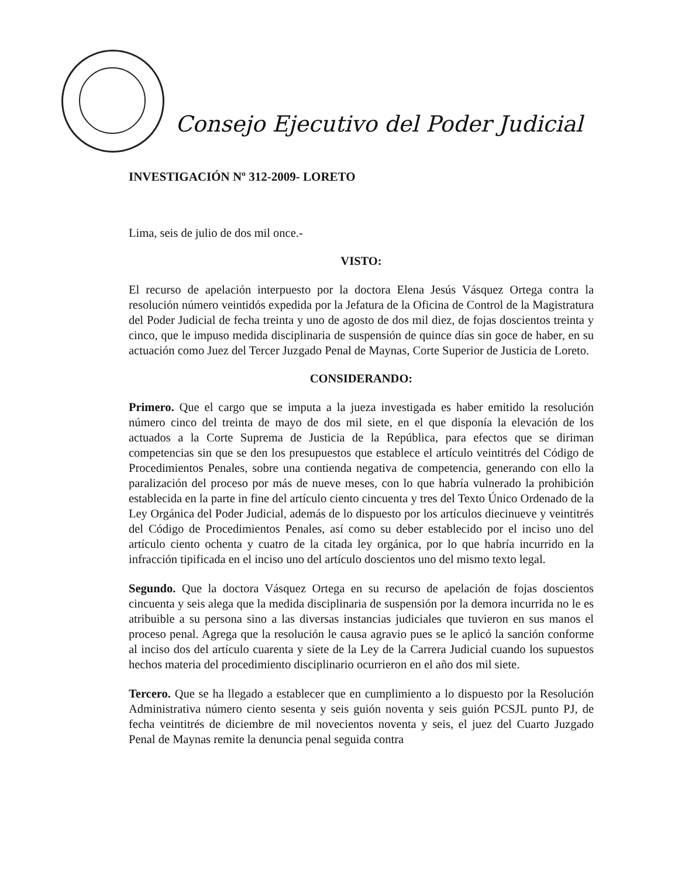Consejo Ejecutivo del Poder Judicial
INVESTIGACIÓN Nº 312-2009- LORETO
Lima, seis de julio de dos mil once.-
VISTO:
El recurso de apelación interpuesto por la doctora Elena Jesús Vásquez Ortega contra la resolución número veintidós expedida por la Jefatura de la Oficina de Control de la Magistratura del Poder Judicial de fecha treinta y uno de agosto de dos mil diez, de fojas doscientos treinta y cinco, que le impuso medida disciplinaria de suspensión de quince días sin goce de haber, en su actuación como Juez del Tercer Juzgado Penal de Maynas, Corte Superior de Justicia de Loreto.
CONSIDERANDO:
Primero. Que el cargo que se imputa a la jueza investigada es haber emitido la resolución número cinco del treinta de mayo de dos mil siete, en el que disponía la elevación de los actuados a la Corte Suprema de Justicia de la República, para efectos que se diriman competencias sin que se den los presupuestos que establece el artículo veintitrés del Código de Procedimientos Penales, sobre una contienda negativa de competencia, generando con ello la paralización del proceso por más de nueve meses, con lo que habría vulnerado la prohibición establecida en la parte in fine del artículo ciento cincuenta y tres del Texto Único Ordenado de la Ley Orgánica del Poder Judicial, además de lo dispuesto por los artículos diecinueve y veintitrés del Código de Procedimientos Penales, así como su deber establecido por el inciso uno del artículo ciento ochenta y cuatro de la citada ley orgánica, por lo que habría incurrido en la infracción tipificada en el inciso uno del artículo doscientos uno del mismo texto legal.
Segundo. Que la doctora Vásquez Ortega en su recurso de apelación de fojas doscientos cincuenta y seis alega que la medida disciplinaria de suspensión por la demora incurrida no le es atribuible a su persona sino a las diversas instancias judiciales que tuvieron en sus manos el proceso penal. Agrega que la resolución le causa agravio pues se le aplicó la sanción conforme al inciso dos del artículo cuarenta y siete de la Ley de la Carrera Judicial cuando los supuestos hechos materia del procedimiento disciplinario ocurrieron en el año dos mil siete.
Tercero. Que se ha llegado a establecer que en cumplimiento a lo dispuesto por la Resolución Administrativa número ciento sesenta y seis guión noventa y seis guión PCSJL punto PJ, de fecha veintitrés de diciembre de mil novecientos noventa y seis, el juez del Cuarto Juzgado Penal de Maynas remite la denuncia penal seguida contra